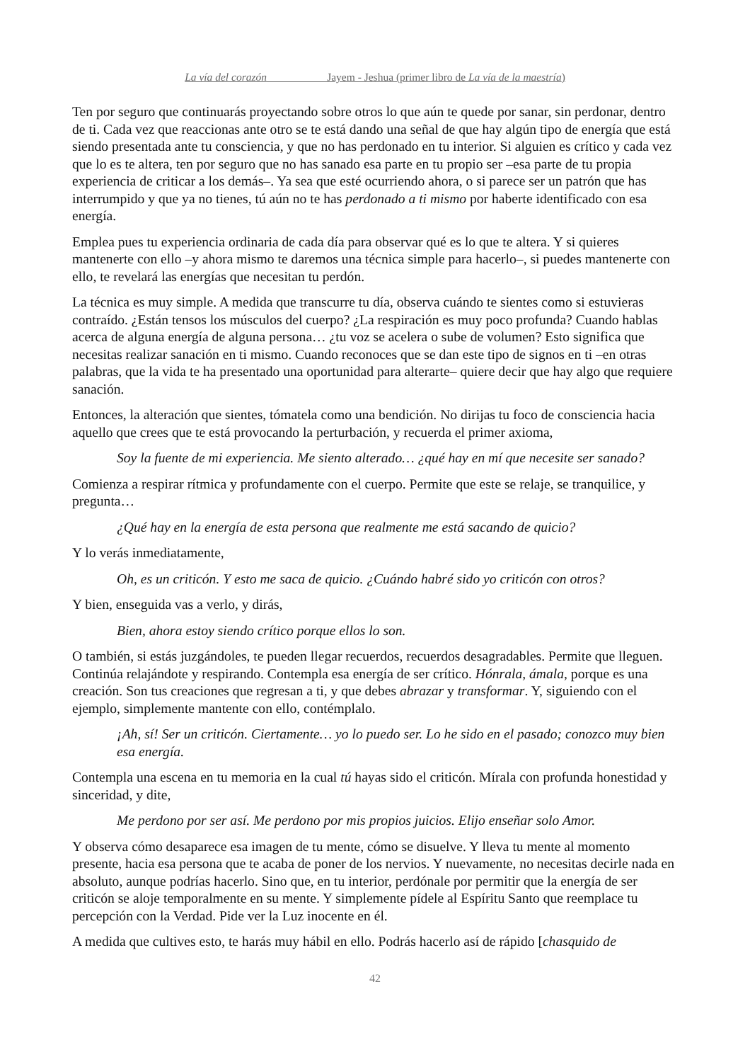La vía del corazón Jayem - Jeshua (primer libro de La vía de la maestría)
Ten por seguro que continuarás proyectando sobre otros lo que aún te quede por sanar, sin perdonar, dentro de ti. Cada vez que reaccionas ante otro se te está dando una señal de que hay algún tipo de energía que está siendo presentada ante tu consciencia, y que no has perdonado en tu interior. Si alguien es crítico y cada vez que lo es te altera, ten por seguro que no has sanado esa parte en tu propio ser –esa parte de tu propia experiencia de criticar a los demás–. Ya sea que esté ocurriendo ahora, o si parece ser un patrón que has interrumpido y que ya no tienes, tú aún no te has perdonado a ti mismo por haberte identificado con esa energía.
Emplea pues tu experiencia ordinaria de cada día para observar qué es lo que te altera. Y si quieres mantenerte con ello –y ahora mismo te daremos una técnica simple para hacerlo–, si puedes mantenerte con ello, te revelará las energías que necesitan tu perdón.
La técnica es muy simple. A medida que transcurre tu día, observa cuándo te sientes como si estuvieras contraído. ¿Están tensos los músculos del cuerpo? ¿La respiración es muy poco profunda? Cuando hablas acerca de alguna energía de alguna persona… ¿tu voz se acelera o sube de volumen? Esto significa que necesitas realizar sanación en ti mismo. Cuando reconoces que se dan este tipo de signos en ti –en otras palabras, que la vida te ha presentado una oportunidad para alterarte– quiere decir que hay algo que requiere sanación.
Entonces, la alteración que sientes, tómatela como una bendición. No dirijas tu foco de consciencia hacia aquello que crees que te está provocando la perturbación, y recuerda el primer axioma,
Soy la fuente de mi experiencia. Me siento alterado… ¿qué hay en mí que necesite ser sanado?
Comienza a respirar rítmica y profundamente con el cuerpo. Permite que este se relaje, se tranquilice, y pregunta…
¿Qué hay en la energía de esta persona que realmente me está sacando de quicio?
Y lo verás inmediatamente,
Oh, es un criticón. Y esto me saca de quicio. ¿Cuándo habré sido yo criticón con otros?
Y bien, enseguida vas a verlo, y dirás,
Bien, ahora estoy siendo crítico porque ellos lo son.
O también, si estás juzgándoles, te pueden llegar recuerdos, recuerdos desagradables. Permite que lleguen. Continúa relajándote y respirando. Contempla esa energía de ser crítico. Hónrala, ámala, porque es una creación. Son tus creaciones que regresan a ti, y que debes abrazar y transformar. Y, siguiendo con el ejemplo, simplemente mantente con ello, contémplalo.
¡Ah, sí! Ser un criticón. Ciertamente… yo lo puedo ser. Lo he sido en el pasado; conozco muy bien esa energía.
Contempla una escena en tu memoria en la cual tú hayas sido el criticón. Mírala con profunda honestidad y sinceridad, y dite,
Me perdono por ser así. Me perdono por mis propios juicios. Elijo enseñar solo Amor.
Y observa cómo desaparece esa imagen de tu mente, cómo se disuelve. Y lleva tu mente al momento presente, hacia esa persona que te acaba de poner de los nervios. Y nuevamente, no necesitas decirle nada en absoluto, aunque podrías hacerlo. Sino que, en tu interior, perdónale por permitir que la energía de ser criticón se aloje temporalmente en su mente. Y simplemente pídele al Espíritu Santo que reemplace tu percepción con la Verdad. Pide ver la Luz inocente en él.
A medida que cultives esto, te harás muy hábil en ello. Podrás hacerlo así de rápido [chasquido de
42